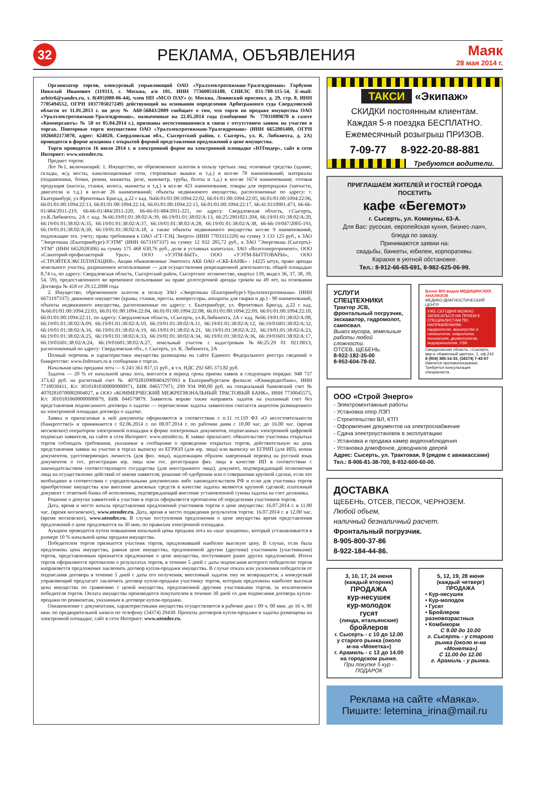32
РЕКЛАМА, ОБЪЯВЛЕНИЯ Маяк
28 мая 2014 г.
Организатор торгов, конкурсный управляющий ОАО «Уралэлектротяжмаш-Уралгидромаш» Горбунов Николай Иванович (119313, г. Москва, а/я 101, ИНН 773600516188, СНИЛС 031-788-115-54, E-mail: arbitr6@yandex.ru, т. 8(495)980-06-44), член НП «МСО ПАУ» (г. Москва, Ленинский проспект, д. 29, стр. 8, ИНН 7705494552, ОГРН 1037705027249) действующий на основании определения Арбитражного суда Свердловской области от 11.01.2013 г. по делу № А60-56843/2009 сообщает о том, что торги по продаже имущества ОАО «Уралэлектротяжмаш-Уралгидромаш», назначенные на 22.05.2014 года (сообщение № 77031089670 в газете «Коммерсантъ» № 58 от 05.04.2014 г.), признаны несостоявшимися в связи с отсутствием заявок на участие в торгах. Повторные торги имуществом ОАО «Уралэлектротяжмаш-Уралгидромаш» (ИНН 6652001400, ОГРН 1026602173070, адрес: 624020, Свердловская обл., Сысертский район, г. Сысерть, ул. К. Либкнехта, д. 2А) проводятся в форме аукциона с открытой формой представления предложений о цене имущества.
Торги проводятся 16 июля 2014 г. в электронной форме на электронной площадке «ЮТендер», сайт в сети Интернет: www.utender.ru.
Предмет торгов:
Лот №1, включающий: 1. Имущество, не обремененное залогом в пользу третьих лиц: основные средства (здание, склады, ж/д мосты, канализационные сети, сторожевые вышки и т.д.) в кол-ве 78 наименований; материалы (подшипники, бочки, ремни, манжеты, реле, манометр, трубы, болты и т.д.) в кол-ве 1674 наименования; готовая продукция (насосы, станки, колеса, манжеты и т.д.) в кол-ве 423 наименования; товары для перепродажи (запчасти, двигатели и т.д.) в кол-ве 26 наименований; объекты недвижимого имущества, расположенные по адресу: г. Екатеринбург, ул.Фронтовых Бригад, д.22 с кад. №66:01/01:00:1094:22:02, 66:01/01:00:1094:22:05, 66:01/01:00:1094:22:06, 66:01/01:00:1094:22:13, 66:01/01:00:1094:22:14, 66:01/01:00:1094:22:15, 66:01/01:00:1094:22:17, 66:41:0110901:473, 66-66-01/484/2011-219, 66-66-01/484/2011-220, 66-66-01/484/2011-221, по адресу: Свердловская область, г.Сысерть, ул.К.Либкнехта, 2А с кад. №66:19/01:01:38:02/А:39, 66:19/01:01:38:02/А:13, 66:25:2901021:204, 66:19/01:01:38:02/А:20, 66:19/01:01:38:02/А:35, 66:19/01:01:38:02/А:37, 66:19/01:01:38:02/А:28, 66:19/01:01:38:02/А:38, 66-66-19/047/2005-193, 66:19/01:01:38:02/А:30, 66:19/01:01:38:02/А:18, а также объекты недвижимого имущества кол-ве 9 наименований, подлежащие тех. учету; права требования к ОАО «ГТ-ТЭЦ Энерго» (ИНН 7703311228) на сумму 3 133 125 руб., к ЗАО "Энергомаш (Екатеринбург)-УЭТМ" (ИНН 6673197337) на сумму 12 932 285,72 руб., к ЗАО "Энергомаш (Сысерть)-УГМ" (ИНН 6652028306) на сумму 175 468 630,76 руб., доля в уставных капиталах: ЗАО «Волгоэнергоремонт», ООО «Санаторий-профилакторий Урал», ООО «УЭТМ-БЫТ», ООО «УЭТМ-БЫТТОВАРЫ», ООО «СТРОЙТЕХЭКСПЛУАТАЦИЯ», Акции обыкновенные Эмитента АКБ ОАО «СКБ-БАНК» - 14225 штук, право аренды земельного участка, разрешенное использование — для осуществления рекреационной деятельности, общей площадью 8,74 га, по адресу: Свердловская область, Сысертский район, Сысертское лесничество, квартал 139, выдел 36, 37, 38, 39, 54, 59), предоставленного во временное пользование на праве долгосрочной аренды сроком на 49 лет, на основании Договора № 418 от 29.12.2008 года
2. Имущество, обремененное залогом в пользу ЗАО «Энергомаш (Екатеринбург)-Уралэлектротяжмаш» (ИНН 6673197337): движимое имущество (краны, станки, прессы, компрессоры, аппараты для сварки и др.) - 90 наименований, объекты недвижимого имущества, расположенные по адресу: г. Екатеринбург, ул. Фронтовых Бригад, д.22 с кад. №66:01/01:00:1094:22:03, 66:01/01:00:1094:22:04, 66:01/01:00:1094:22:08, 66:01/01:00:1094:22:09, 66:01/01:00:1094:22:10, 66:01/01:00:1094:22:11, по адресу: Свердловская область, г.Сысерть, ул.К.Либкнехта, 2А с кад. №66:19/01:01:38:02/А:08, 66:19/01:01:38:02/А:09, 66:19/01:01:38:02/А:10, 66:19/01:01:38:02/А:11, 66:19/01:01:38:02/А:12, 66:19/01601:38:02/А:32, 66:19/01:01:38:02/А:16, 66:19/01:01:38:02/А:19, 66:19/01:01:38:02/А:21, 66:19/01:01:38:02/А:22, 66:19/01:01:38:02/А:23, 66:19/01:01:38:02/А:25, 66:19/01:01:38:02/А:33, 66:19/01:01:38:02/А:34, 66:19/01:01:38:02/А:36, 66:19/01601:38:02/А:17, 66:19/01601:38:02/А:24, 66:19/01601:38:02/А:27, земельный участок с кадастровым №66:25:29 01 021:0013, расположенный по адресу: Свердловская обл., г. Сысерть, ул. К. Либкнехта, 2А
Полный перечень и характеристики имущества размещены на сайте Единого Федерального реестра сведений о банкротстве: www.fedresurs.ru в сообщении о торгах.
Начальная цена продажи лота — 6 243 361 817,11 руб., в т.ч. НДС 292 685 373,82 руб.
Задаток — 20 % от начальной цены лота, вносится в период срока приема заявок в следующем порядке: 948 737 373,42 руб. на расчетный счет № 40702810900404297093 в Екатеринбургском филиале «Юникредитбанк», ИНН 7710030411, К/с 30101810300000000971, БИК 046577971; 299 934 990,00 руб. на специальный банковский счет № 40702810700002004027, в ООО «КОММЕРЧЕСКИЙ МЕЖРЕГИОНАЛЬНЫЙ ТРАСТОВЫЙ БАНК», ИНН 7730045575, К/с 30101810600000000879, БИК 044579879. Заявитель вправе также направить задаток на указанный счет без представления подписанного договора о задатке — перечисление задатка заявителем считается акцептом размещенного на электронной площадке договора о задатке.
Заявка и прилагаемые к ней документы оформляются в соответствии с п.11 ст.110 ФЗ «О несостоятельности (банкротстве)» и принимаются с 02.06.2014 г. по 08.07.2014 г. по рабочим дням с 10.00 час. до 16.00 час. (время московское) оператором электронной площадки в форме электронных документов, подписанных электронной цифровой подписью заявителя, на сайте в сети Интернет: www.utender.ru. К заявке прилагают: обязательство участника открытых торгов соблюдать требования, указанные в сообщении о проведении открытых торгов, действительную на день представления заявки на участие в торгах выписку из ЕГРЮЛ (для юр. лица) или выписку из ЕГРИП (для ИП), копии документов, удостоверяющих личность (для физ. лица), надлежащим образом заверенный перевод на русский язык документов о гос. регистрации юр. лица или гос. регистрации физ. лица в качестве ИП в соответствии с законодательством соответствующего государства (для иностранного лица); документ, подтверждающий полномочия лица на осуществление действий от имени заявителя; решение об одобрении или о совершении крупной сделки, если это необходимо в соответствии с учредительными документами либо законодательством РФ и если для участника торгов приобретение имущества или внесение денежных средств в качестве задатка являются крупной сделкой; платежный документ с отметкой банка об исполнении, подтверждающий внесение установленной суммы задатка на счет должника.
Решение о допуске заявителей к участию в торгах оформляется протоколом об определении участников торгов.
Дата, время и место начала представления предложений участников торгов о цене имущества: 16.07.2014 г. в 11.00 час. (время московское), www.utender.ru. Дата, время и место подведения результатов торгов: 16.07.2014 г. в 12.00 час. (время московское), www.utender.ru. В случае поступления предложения о цене имущества время представления предложений о цене продлевается на 30 мин. по правилам электронной площадки.
Аукцион проводится путем повышения начальной цены продажи лота на «шаг аукциона», который устанавливается в размере 10 % начальной цены продажи имущества.
Победителем торгов признается участник торгов, предложивший наиболее высокую цену. В случае, если была предложена цена имущества, равная цене имущества, предложенной другим (другими) участником (участниками) торгов, представленным признается предложение о цене имущества, поступившее ранее других предложений. Итоги торгов оформляются протоколом о результатах торгов, в течение 5 дней с даты подписания которого победителю торгов направляется предложение заключить договор купли-продажи имущества. В случае отказа или уклонения победителя от подписания договора в течение 5 дней с даты его получения, внесенный задаток ему не возвращается, а конкурсный управляющий предлагает заключить договор купли-продажи участнику торгов, которым предложена наиболее высокая цена имущества по сравнению с ценой имущества, предложенной другими участниками торгов, за исключением победителя торгов. Оплата имущества производится покупателем в течение 30 дней со дня подписания договора купли-продажи по реквизитам, указанным в договоре купли-продажи.
Ознакомление с документами, характеристиками имущества осуществляется в рабочие дни с 09 ч. 00 мин. до 16 ч. 00 мин. по предварительной записи по телефону (34374) 29430. Проекты договоров купли-продажи и задатка размещены на электронной площадке, сайт в сети Интернет: www.utender.ru.
ТАКСИ «Экипаж»
СКИДКИ постоянным клиентам.
Каждая 5-я поездка БЕСПЛАТНО.
Ежемесячный розыгрыш ПРИЗОВ.
7-09-77 8-922-20-88-881
Требуются водители.
ПРИГЛАШАЕМ ЖИТЕЛЕЙ И ГОСТЕЙ ГОРОДА ПОСЕТИТЬ
кафе «Бегемот»
г. Сысерть, ул. Коммуны, 63-А.
Для Вас: русская, европейская кухня, бизнес-ланч, блюда по заказу.
Принимаются заявки на:
свадьбы, банкеты, юбилеи, корпоративы.
Караоке в уютной обстановке.
Тел.: 8-912-66-65-691, 8-982-625-06-99.
УСЛУГИ СПЕЦТЕХНИКИ
Трактор JCB, фронтальный погрузчик, экскаватор, гидромолот, самосвал.
Вывоз мусора, земельные работы любой сложности.
ОТСЕВ, ЩЕБЕНЬ.
8-922-182-35-00
8-953-604-78-02.
Более 800 видов МЕДИЦИНСКИХ АНАЛИЗОВ
МЕДИКО-ДИАГНОСТИЧЕСКИЙ ЦЕНТР
УЖЕ СЕГОДНЯ МОЖНО ЗАПИСАТЬСЯ НА ПРИЕМ К СПЕЦИАЛИСТАМ ПО НАПРАВЛЕНИЯМ:
кардиология, акушерство и гинекология, неврология, психиатрия, дермотология, эндокринология, УЗИ
Свердловская область, г.Сысерть, мкр-н «Каменный цветок», 1, оф.242
8 (904) 385-14-33, (34374) 7-43-67
Имеются противопоказания. Требуется консультация специалиста.
ООО «Строй Энерго»
- Электромонтажные работы
- Установка опор ЛЭП
- Строительство ВЛ, КТП
- Оформление документов на электроснабжение
- Сдача электроустановок в эксплуатацию
- Установка и продажа камер видеонаблюдения
- Установка домофонов, доводчиков дверей
Адрес: Сысерть, ул. Трактовая, 9 (рядом с авиакассами)
Тел.: 8-906-81-38-700, 8-932-600-60-00.
ДОСТАВКА
ЩЕБЕНЬ, ОТСЕВ, ПЕСОК, ЧЕРНОЗЕМ.
Любой объем,
наличный безналичный расчет.
Фронтальный погрузчик.
8-905-800-37-86
8-922-184-44-86.
3, 10, 17, 24 июня
(каждый вторник)
ПРОДАЖА
кур-несушек
кур-молодок
гусят
(линда, итальянские)
бройлеров
г. Сысерть - с 10 до 12.00 у старого рынка (около м-на «Монетка»)
г. Арамиль - с 13 до 14.00 на городском рынке.
При покупке 5 кур - ПОДАРОК
5, 12, 19, 28 июня
(каждый четверг)
ПРОДАЖА
• Кур-несушек
• Кур-молодок
• Гусят
• Бройлеров разновозрастных
• Комбикорм
С 9.00 до 10.00
г. Сысерть - у старого рынка (около м-на «Монетка»)
С 11.00 до 12.00
г. Арамиль - у рынка.
Реклама на сайте «Маяка». Пишите: letemina_irina@mail.ru